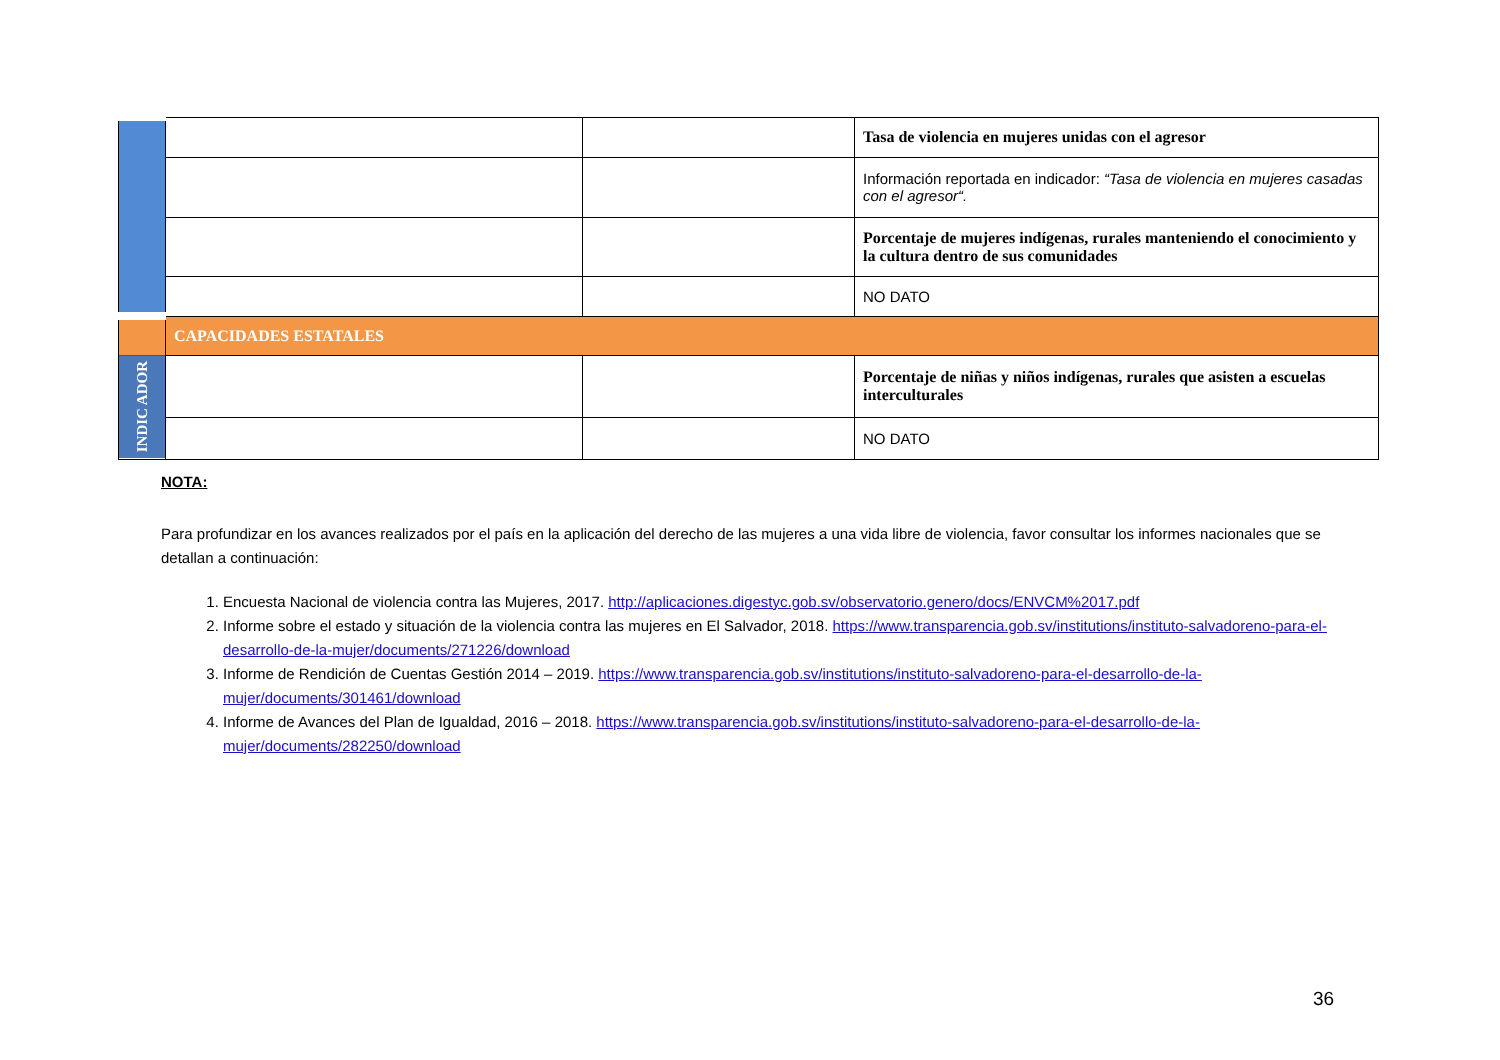| | | | Tasa de violencia en mujeres unidas con el agresor |
| | | | Información reportada en indicador: “Tasa de violencia en mujeres casadas con el agresor“. |
| | | | Porcentaje de mujeres indígenas, rurales manteniendo el conocimiento y la cultura dentro de sus comunidades |
| | | | NO DATO |
| | CAPACIDADES ESTATALES | | |
| INDIC ADOR | | | Porcentaje de niñas y niños indígenas, rurales que asisten a escuelas interculturales |
| | | | NO DATO |
NOTA:
Para profundizar en los avances realizados por el país en la aplicación del derecho de las mujeres a una vida libre de violencia, favor consultar los informes nacionales que se detallan a continuación:
1. Encuesta Nacional de violencia contra las Mujeres, 2017. http://aplicaciones.digestyc.gob.sv/observatorio.genero/docs/ENVCM%2017.pdf
2. Informe sobre el estado y situación de la violencia contra las mujeres en El Salvador, 2018. https://www.transparencia.gob.sv/institutions/instituto-salvadoreno-para-el-desarrollo-de-la-mujer/documents/271226/download
3. Informe de Rendición de Cuentas Gestión 2014 – 2019. https://www.transparencia.gob.sv/institutions/instituto-salvadoreno-para-el-desarrollo-de-la-mujer/documents/301461/download
4. Informe de Avances del Plan de Igualdad, 2016 – 2018. https://www.transparencia.gob.sv/institutions/instituto-salvadoreno-para-el-desarrollo-de-la-mujer/documents/282250/download
36